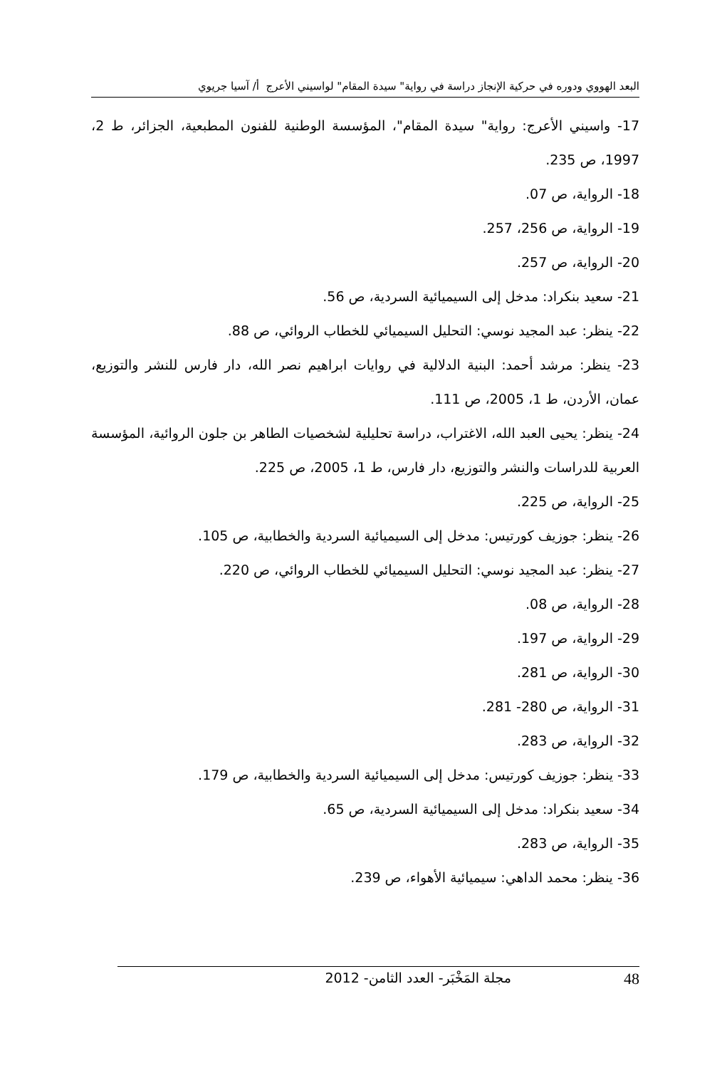البعد الهووي ودوره في حركية الإنجاز دراسة في رواية" سيدة المقام" لواسيني الأعرج أ/ آسيا جريوي
17- واسيني الأعرج: رواية" سيدة المقام"، المؤسسة الوطنية للفنون المطبعية، الجزائر، ط 2، 1997، ص 235.
18- الرواية، ص 07.
19- الرواية، ص 256، 257.
20- الرواية، ص 257.
21- سعيد بنكراد: مدخل إلى السيميائية السردية، ص 56.
22- ينظر: عبد المجيد نوسي: التحليل السيميائي للخطاب الروائي، ص 88.
23- ينظر: مرشد أحمد: البنية الدلالية في روايات ابراهيم نصر الله، دار فارس للنشر والتوزيع، عمان، الأردن، ط 1، 2005، ص 111.
24- ينظر: يحيى العبد الله، الاغتراب، دراسة تحليلية لشخصيات الطاهر بن جلون الروائية، المؤسسة العربية للدراسات والنشر والتوزيع، دار فارس، ط 1، 2005، ص 225.
25- الرواية، ص 225.
26- ينظر: جوزيف كورتيس: مدخل إلى السيميائية السردية والخطابية، ص 105.
27- ينظر: عبد المجيد نوسي: التحليل السيميائي للخطاب الروائي، ص 220.
28- الرواية، ص 08.
29- الرواية، ص 197.
30- الرواية، ص 281.
31- الرواية، ص 280- 281.
32- الرواية، ص 283.
33- ينظر: جوزيف كورتيس: مدخل إلى السيميائية السردية والخطابية، ص 179.
34- سعيد بنكراد: مدخل إلى السيميائية السردية، ص 65.
35- الرواية، ص 283.
36- ينظر: محمد الداهي: سيميائية الأهواء، ص 239.
48 مجلة المَخْبَر- العدد الثامن- 2012